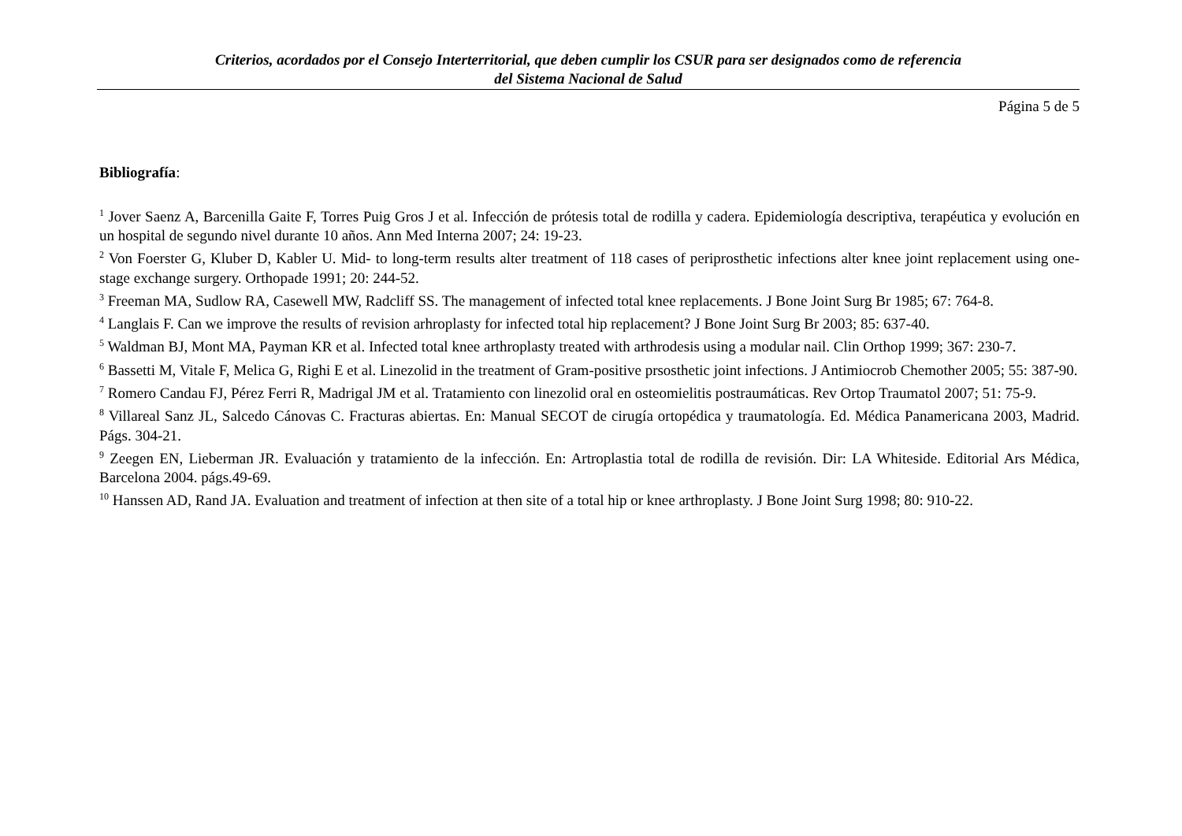Criterios, acordados por el Consejo Interterritorial, que deben cumplir los CSUR para ser designados como de referencia
del Sistema Nacional de Salud
Página 5 de 5
Bibliografía:
<sup>1</sup> Jover Saenz A, Barcenilla Gaite F, Torres Puig Gros J et al. Infección de prótesis total de rodilla y cadera. Epidemiología descriptiva, terapéutica y evolución en un hospital de segundo nivel durante 10 años. Ann Med Interna 2007; 24: 19-23.
<sup>2</sup> Von Foerster G, Kluber D, Kabler U. Mid- to long-term results alter treatment of 118 cases of periprosthetic infections alter knee joint replacement using one-stage exchange surgery. Orthopade 1991; 20: 244-52.
<sup>3</sup> Freeman MA, Sudlow RA, Casewell MW, Radcliff SS. The management of infected total knee replacements. J Bone Joint Surg Br 1985; 67: 764-8.
<sup>4</sup> Langlais F. Can we improve the results of revision arhroplasty for infected total hip replacement? J Bone Joint Surg Br 2003; 85: 637-40.
<sup>5</sup> Waldman BJ, Mont MA, Payman KR et al. Infected total knee arthroplasty treated with arthrodesis using a modular nail. Clin Orthop 1999; 367: 230-7.
<sup>6</sup> Bassetti M, Vitale F, Melica G, Righi E et al. Linezolid in the treatment of Gram-positive prsosthetic joint infections. J Antimiocrob Chemother 2005; 55: 387-90.
<sup>7</sup> Romero Candau FJ, Pérez Ferri R, Madrigal JM et al. Tratamiento con linezolid oral en osteomielitis postraumáticas. Rev Ortop Traumatol 2007; 51: 75-9.
<sup>8</sup> Villareal Sanz JL, Salcedo Cánovas C. Fracturas abiertas. En: Manual SECOT de cirugía ortopédica y traumatología. Ed. Médica Panamericana 2003, Madrid. Págs. 304-21.
<sup>9</sup> Zeegen EN, Lieberman JR. Evaluación y tratamiento de la infección. En: Artroplastia total de rodilla de revisión. Dir: LA Whiteside. Editorial Ars Médica, Barcelona 2004. págs.49-69.
<sup>10</sup> Hanssen AD, Rand JA. Evaluation and treatment of infection at then site of a total hip or knee arthroplasty. J Bone Joint Surg 1998; 80: 910-22.